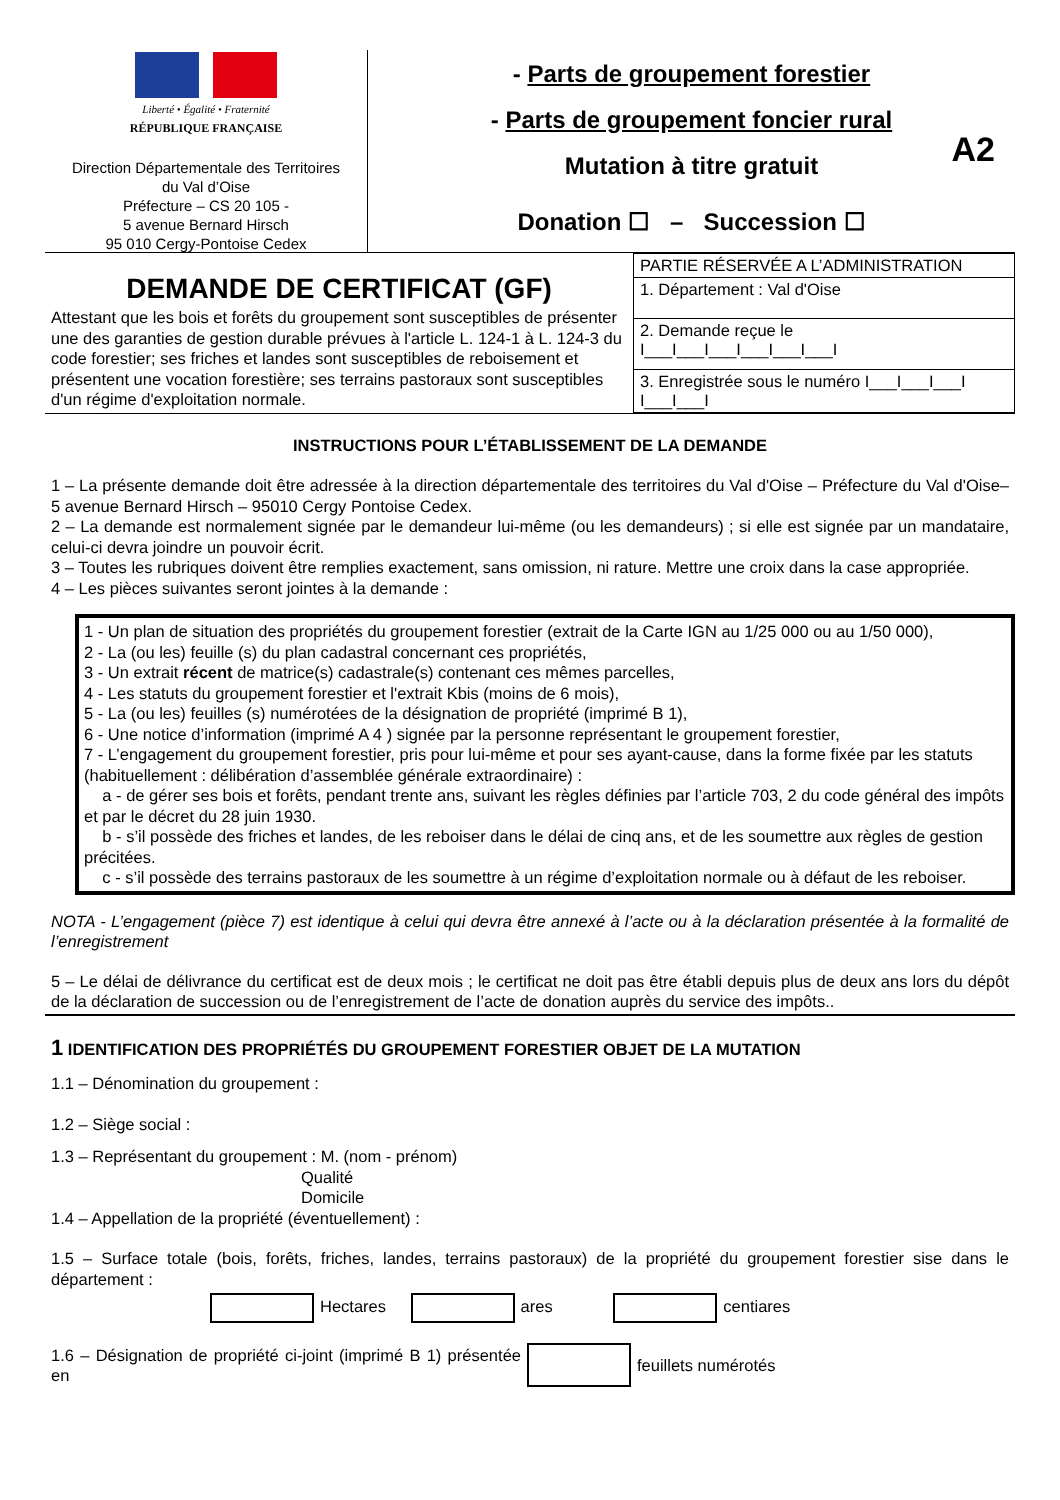Liberté • Égalité • Fraternité
RÉPUBLIQUE FRANÇAISE
Direction Départementale des Territoires
du Val d’Oise
Préfecture – CS 20 105 -
5 avenue Bernard Hirsch
95 010 Cergy-Pontoise Cedex
- Parts de groupement forestier
- Parts de groupement foncier rural
Mutation à titre gratuit
Donation ☐ – Succession ☐
A2
DEMANDE DE CERTIFICAT (GF)
Attestant que les bois et forêts du groupement sont susceptibles de présenter une des garanties de gestion durable prévues à l'article L. 124-1 à L. 124-3 du code forestier; ses friches et landes sont susceptibles de reboisement et présentent une vocation forestière; ses terrains pastoraux sont susceptibles d'un régime d'exploitation normale.
| PARTIE RÉSERVÉE A L’ADMINISTRATION |
| 1. Département : Val d'Oise |
| 2. Demande reçue le I___I___I___I___I___I___I |
| 3. Enregistrée sous le numéro I___I___I___I I___I___I |
INSTRUCTIONS POUR L’ÉTABLISSEMENT DE LA DEMANDE
1 – La présente demande doit être adressée à la direction départementale des territoires du Val d'Oise – Préfecture du Val d'Oise– 5 avenue Bernard Hirsch – 95010 Cergy Pontoise Cedex.
2 – La demande est normalement signée par le demandeur lui-même (ou les demandeurs) ; si elle est signée par un mandataire, celui-ci devra joindre un pouvoir écrit.
3 – Toutes les rubriques doivent être remplies exactement, sans omission, ni rature. Mettre une croix dans la case appropriée.
4 – Les pièces suivantes seront jointes à la demande :
1 - Un plan de situation des propriétés du groupement forestier (extrait de la Carte IGN au 1/25 000 ou au 1/50 000),
2 - La (ou les) feuille (s) du plan cadastral concernant ces propriétés,
3 - Un extrait récent de matrice(s) cadastrale(s) contenant ces mêmes parcelles,
4 - Les statuts du groupement forestier et l'extrait Kbis (moins de 6 mois),
5 - La (ou les) feuilles (s) numérotées de la désignation de propriété (imprimé B 1),
6 - Une notice d’information (imprimé A 4 ) signée par la personne représentant le groupement forestier,
7 - L’engagement du groupement forestier, pris pour lui-même et pour ses ayant-cause, dans la forme fixée par les statuts (habituellement : délibération d’assemblée générale extraordinaire) :
a - de gérer ses bois et forêts, pendant trente ans, suivant les règles définies par l’article 703, 2 du code général des impôts et par le décret du 28 juin 1930.
b - s’il possède des friches et landes, de les reboiser dans le délai de cinq ans, et de les soumettre aux règles de gestion précitées.
c - s’il possède des terrains pastoraux de les soumettre à un régime d’exploitation normale ou à défaut de les reboiser.
NOTA - L’engagement (pièce 7) est identique à celui qui devra être annexé à l’acte ou à la déclaration présentée à la formalité de l’enregistrement
5 – Le délai de délivrance du certificat est de deux mois ; le certificat ne doit pas être établi depuis plus de deux ans lors du dépôt de la déclaration de succession ou de l’enregistrement de l’acte de donation auprès du service des impôts..
1 IDENTIFICATION DES PROPRIÉTÉS DU GROUPEMENT FORESTIER OBJET DE LA MUTATION
1.1 – Dénomination du groupement :
1.2 – Siège social :
1.3 – Représentant du groupement : M. (nom - prénom)
Qualité
Domicile
1.4 – Appellation de la propriété (éventuellement) :
1.5 – Surface totale (bois, forêts, friches, landes, terrains pastoraux) de la propriété du groupement forestier sise dans le département :
Hectares ares centiares
1.6 – Désignation de propriété ci-joint (imprimé B 1) présentée en
feuillets numérotés